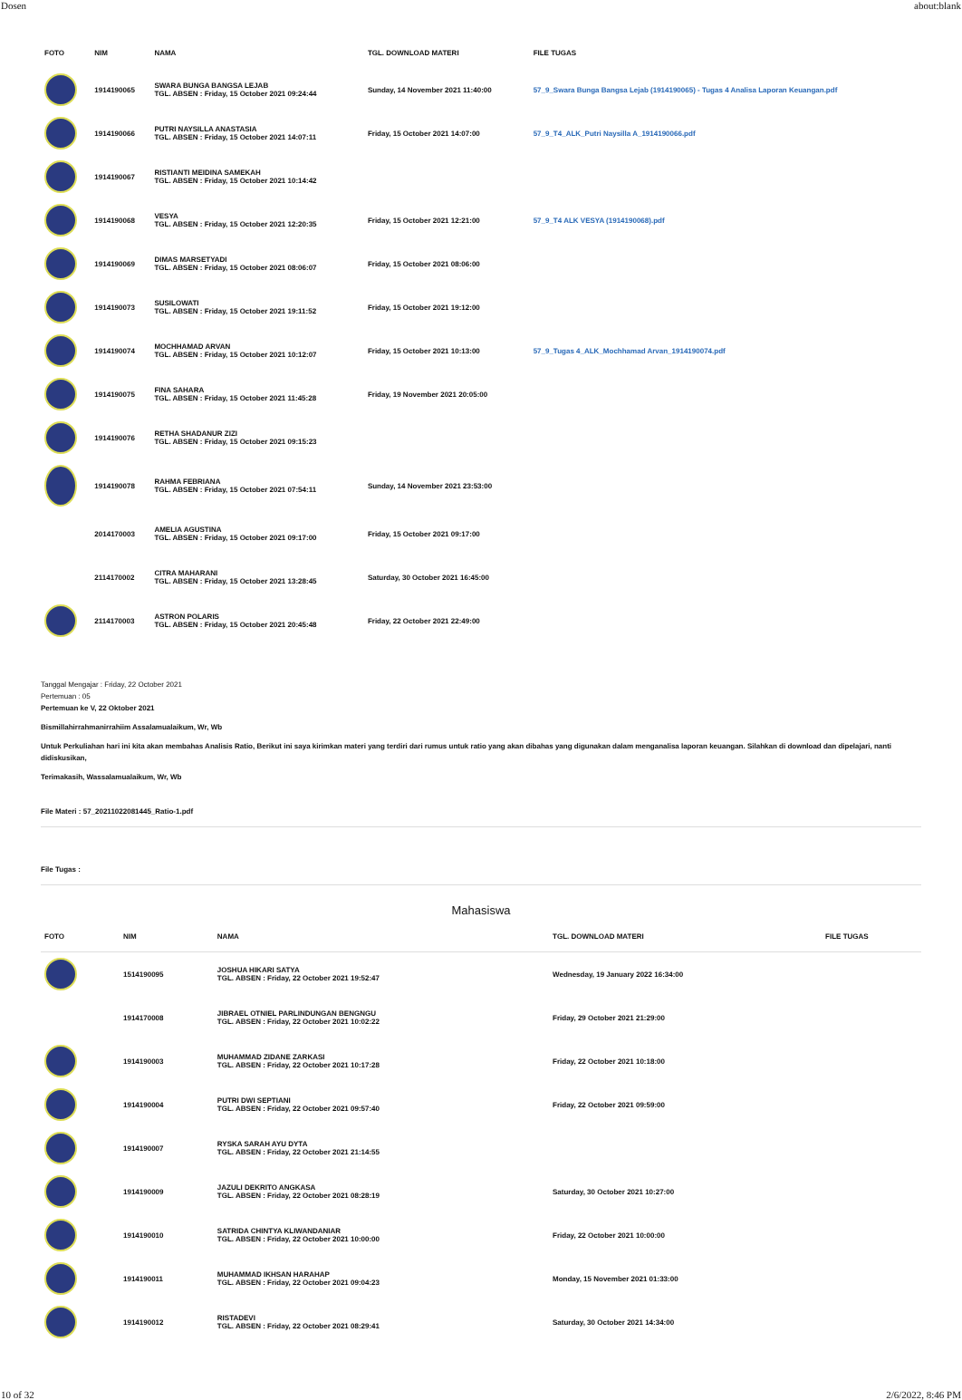Dosen about:blank
| FOTO | NIM | NAMA | TGL. DOWNLOAD MATERI | FILE TUGAS |
| --- | --- | --- | --- | --- |
| | 1914190065 | SWARA BUNGA BANGSA LEJAB TGL. ABSEN : Friday, 15 October 2021 09:24:44 | Sunday, 14 November 2021 11:40:00 | 57_9_Swara Bunga Bangsa Lejab (1914190065) - Tugas 4 Analisa Laporan Keuangan.pdf |
| | 1914190066 | PUTRI NAYSILLA ANASTASIA TGL. ABSEN : Friday, 15 October 2021 14:07:11 | Friday, 15 October 2021 14:07:00 | 57_9_T4_ALK_Putri Naysilla A_1914190066.pdf |
| | 1914190067 | RISTIANTI MEIDINA SAMEKAH TGL. ABSEN : Friday, 15 October 2021 10:14:42 | | |
| | 1914190068 | VESYA TGL. ABSEN : Friday, 15 October 2021 12:20:35 | Friday, 15 October 2021 12:21:00 | 57_9_T4 ALK VESYA (1914190068).pdf |
| | 1914190069 | DIMAS MARSETYADI TGL. ABSEN : Friday, 15 October 2021 08:06:07 | Friday, 15 October 2021 08:06:00 | |
| | 1914190073 | SUSILOWATI TGL. ABSEN : Friday, 15 October 2021 19:11:52 | Friday, 15 October 2021 19:12:00 | |
| | 1914190074 | MOCHHAMAD ARVAN TGL. ABSEN : Friday, 15 October 2021 10:12:07 | Friday, 15 October 2021 10:13:00 | 57_9_Tugas 4_ALK_Mochhamad Arvan_1914190074.pdf |
| | 1914190075 | FINA SAHARA TGL. ABSEN : Friday, 15 October 2021 11:45:28 | Friday, 19 November 2021 20:05:00 | |
| | 1914190076 | RETHA SHADANUR ZIZI TGL. ABSEN : Friday, 15 October 2021 09:15:23 | | |
| | 1914190078 | RAHMA FEBRIANA TGL. ABSEN : Friday, 15 October 2021 07:54:11 | Sunday, 14 November 2021 23:53:00 | |
| | 2014170003 | AMELIA AGUSTINA TGL. ABSEN : Friday, 15 October 2021 09:17:00 | Friday, 15 October 2021 09:17:00 | |
| | 2114170002 | CITRA MAHARANI TGL. ABSEN : Friday, 15 October 2021 13:28:45 | Saturday, 30 October 2021 16:45:00 | |
| | 2114170003 | ASTRON POLARIS TGL. ABSEN : Friday, 15 October 2021 20:45:48 | Friday, 22 October 2021 22:49:00 | |
Tanggal Mengajar : Friday, 22 October 2021
Pertemuan : 05
Pertemuan ke V, 22 Oktober 2021
Bismillahirrahmanirrahiim Assalamualaikum, Wr, Wb
Untuk Perkuliahan hari ini kita akan membahas Analisis Ratio, Berikut ini saya kirimkan materi yang terdiri dari rumus untuk ratio yang akan dibahas yang digunakan dalam menganalisa laporan keuangan. Silahkan di download dan dipelajari, nanti didiskusikan,
Terimakasih, Wassalamualaikum, Wr, Wb
File Materi : 57_20211022081445_Ratio-1.pdf
File Tugas :
Mahasiswa
| FOTO | NIM | NAMA | TGL. DOWNLOAD MATERI | FILE TUGAS |
| --- | --- | --- | --- | --- |
| | 1514190095 | JOSHUA HIKARI SATYA TGL. ABSEN : Friday, 22 October 2021 19:52:47 | Wednesday, 19 January 2022 16:34:00 | |
| | 1914170008 | JIBRAEL OTNIEL PARLINDUNGAN BENGNGU TGL. ABSEN : Friday, 22 October 2021 10:02:22 | Friday, 29 October 2021 21:29:00 | |
| | 1914190003 | MUHAMMAD ZIDANE ZARKASI TGL. ABSEN : Friday, 22 October 2021 10:17:28 | Friday, 22 October 2021 10:18:00 | |
| | 1914190004 | PUTRI DWI SEPTIANI TGL. ABSEN : Friday, 22 October 2021 09:57:40 | Friday, 22 October 2021 09:59:00 | |
| | 1914190007 | RYSKA SARAH AYU DYTA TGL. ABSEN : Friday, 22 October 2021 21:14:55 | | |
| | 1914190009 | JAZULI DEKRITO ANGKASA TGL. ABSEN : Friday, 22 October 2021 08:28:19 | Saturday, 30 October 2021 10:27:00 | |
| | 1914190010 | SATRIDA CHINTYA KLIWANDANIAR TGL. ABSEN : Friday, 22 October 2021 10:00:00 | Friday, 22 October 2021 10:00:00 | |
| | 1914190011 | MUHAMMAD IKHSAN HARAHAP TGL. ABSEN : Friday, 22 October 2021 09:04:23 | Monday, 15 November 2021 01:33:00 | |
| | 1914190012 | RISTADEVI TGL. ABSEN : Friday, 22 October 2021 08:29:41 | Saturday, 30 October 2021 14:34:00 | |
10 of 32 2/6/2022, 8:46 PM